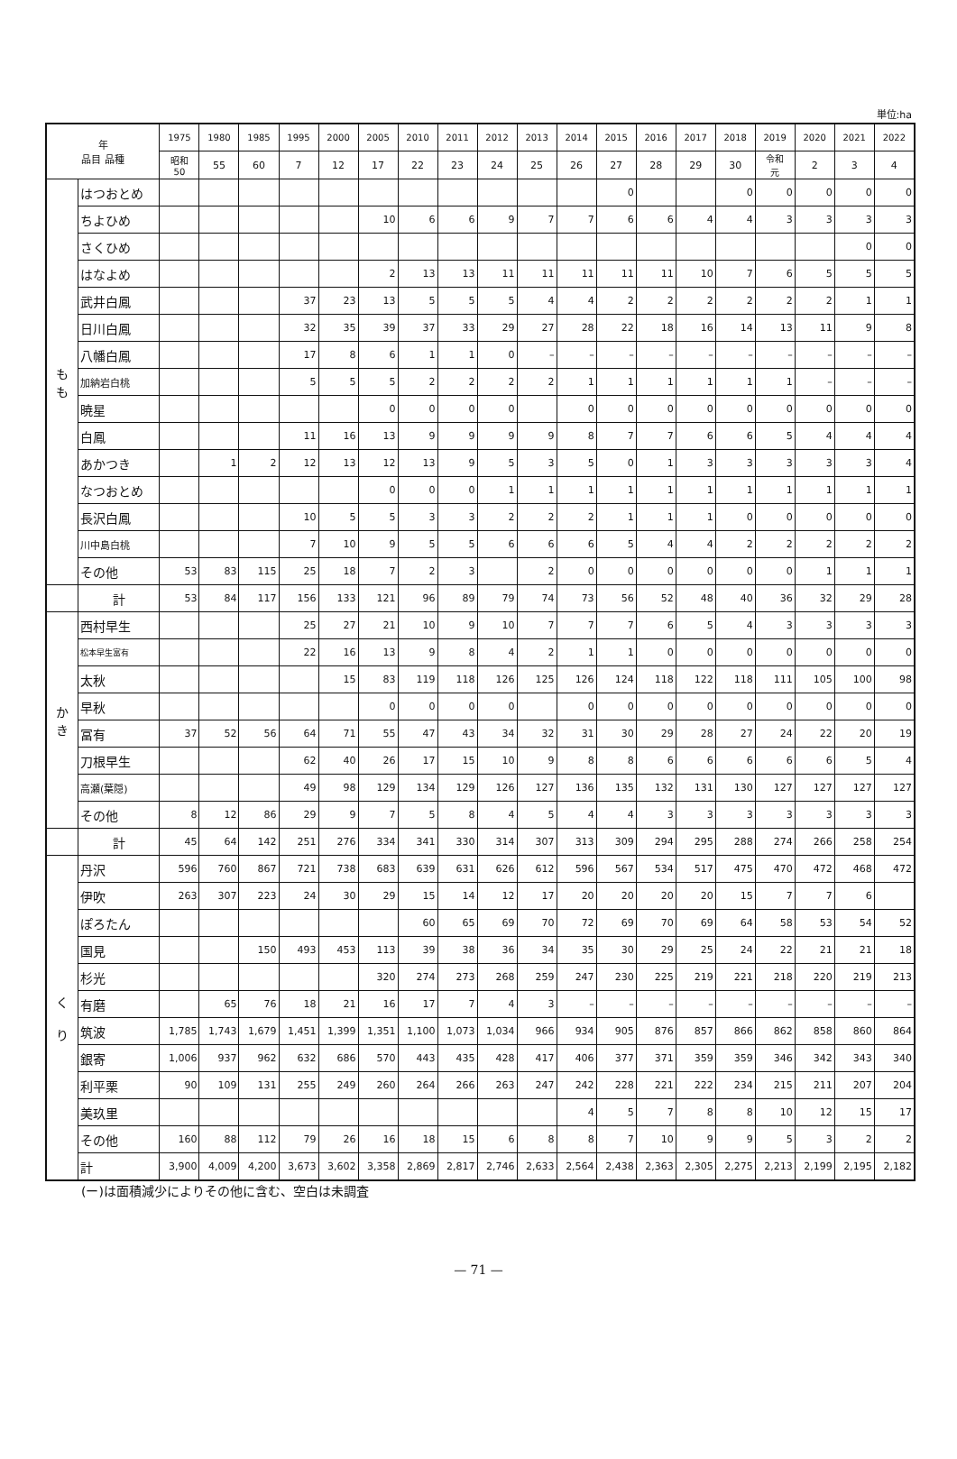単位:ha
| 年 品目 品種 | | 1975 | 1980 | 1985 | 1995 | 2000 | 2005 | 2010 | 2011 | 2012 | 2013 | 2014 | 2015 | 2016 | 2017 | 2018 | 2019 | 2020 | 2021 | 2022 |
| --- | --- | --- | --- | --- | --- | --- | --- | --- | --- | --- | --- | --- | --- | --- | --- | --- | --- | --- | --- | --- |
| | | 昭和 50 | 55 | 60 | 7 | 12 | 17 | 22 | 23 | 24 | 25 | 26 | 27 | 28 | 29 | 30 | 令和 元 | 2 | 3 | 4 |
| も も | はつおとめ | | | | | | | | | | | | 0 | | | 0 | 0 | 0 | 0 | 0 |
| | ちよひめ | | | | | | 10 | 6 | 6 | 9 | 7 | 7 | 6 | 6 | 4 | 4 | 3 | 3 | 3 | 3 |
| | さくひめ | | | | | | | | | | | | | | | | | | 0 | 0 |
| | はなよめ | | | | | | 2 | 13 | 13 | 11 | 11 | 11 | 11 | 11 | 10 | 7 | 6 | 5 | 5 | 5 |
| | 武井白鳳 | | | | 37 | 23 | 13 | 5 | 5 | 5 | 4 | 4 | 2 | 2 | 2 | 2 | 2 | 2 | 1 | 1 |
| | 日川白鳳 | | | | 32 | 35 | 39 | 37 | 33 | 29 | 27 | 28 | 22 | 18 | 16 | 14 | 13 | 11 | 9 | 8 |
| | 八幡白鳳 | | | | 17 | 8 | 6 | 1 | 1 | 0 | – | – | – | – | – | – | – | – | – | – |
| | 加納岩白桃 | | | | 5 | 5 | 5 | 2 | 2 | 2 | 2 | 1 | 1 | 1 | 1 | 1 | 1 | – | – | – |
| | 暁星 | | | | | | 0 | 0 | 0 | 0 | | 0 | 0 | 0 | 0 | 0 | 0 | 0 | 0 | 0 |
| | 白鳳 | | | | 11 | 16 | 13 | 9 | 9 | 9 | 9 | 8 | 7 | 7 | 6 | 6 | 5 | 4 | 4 | 4 |
| | あかつき | | 1 | 2 | 12 | 13 | 12 | 13 | 9 | 5 | 3 | 5 | 0 | 1 | 3 | 3 | 3 | 3 | 3 | 4 |
| | なつおとめ | | | | | | 0 | 0 | 0 | 1 | 1 | 1 | 1 | 1 | 1 | 1 | 1 | 1 | 1 | 1 |
| | 長沢白鳳 | | | | 10 | 5 | 5 | 3 | 3 | 2 | 2 | 2 | 1 | 1 | 1 | 0 | 0 | 0 | 0 | 0 |
| | 川中島白桃 | | | | 7 | 10 | 9 | 5 | 5 | 6 | 6 | 6 | 5 | 4 | 4 | 2 | 2 | 2 | 2 | 2 |
| | その他 | 53 | 83 | 115 | 25 | 18 | 7 | 2 | 3 | | 2 | 0 | 0 | 0 | 0 | 0 | 0 | 1 | 1 | 1 |
| | 計 | 53 | 84 | 117 | 156 | 133 | 121 | 96 | 89 | 79 | 74 | 73 | 56 | 52 | 48 | 40 | 36 | 32 | 29 | 28 |
| か き | 西村早生 | | | | 25 | 27 | 21 | 10 | 9 | 10 | 7 | 7 | 7 | 6 | 5 | 4 | 3 | 3 | 3 | 3 |
| | 松本早生富有 | | | | 22 | 16 | 13 | 9 | 8 | 4 | 2 | 1 | 1 | 0 | 0 | 0 | 0 | 0 | 0 | 0 |
| | 太秋 | | | | | 15 | 83 | 119 | 118 | 126 | 125 | 126 | 124 | 118 | 122 | 118 | 111 | 105 | 100 | 98 |
| | 早秋 | | | | | | 0 | 0 | 0 | 0 | | 0 | 0 | 0 | 0 | 0 | 0 | 0 | 0 | 0 |
| | 冨有 | 37 | 52 | 56 | 64 | 71 | 55 | 47 | 43 | 34 | 32 | 31 | 30 | 29 | 28 | 27 | 24 | 22 | 20 | 19 |
| | 刀根早生 | | | | 62 | 40 | 26 | 17 | 15 | 10 | 9 | 8 | 8 | 6 | 6 | 6 | 6 | 6 | 5 | 4 |
| | 高瀬(葉隠) | | | | 49 | 98 | 129 | 134 | 129 | 126 | 127 | 136 | 135 | 132 | 131 | 130 | 127 | 127 | 127 | 127 |
| | その他 | 8 | 12 | 86 | 29 | 9 | 7 | 5 | 8 | 4 | 5 | 4 | 4 | 3 | 3 | 3 | 3 | 3 | 3 | 3 |
| | 計 | 45 | 64 | 142 | 251 | 276 | 334 | 341 | 330 | 314 | 307 | 313 | 309 | 294 | 295 | 288 | 274 | 266 | 258 | 254 |
| く り | 丹沢 | 596 | 760 | 867 | 721 | 738 | 683 | 639 | 631 | 626 | 612 | 596 | 567 | 534 | 517 | 475 | 470 | 472 | 468 | 472 |
| | 伊吹 | 263 | 307 | 223 | 24 | 30 | 29 | 15 | 14 | 12 | 17 | 20 | 20 | 20 | 20 | 15 | 7 | 7 | 6 | |
| | ぽろたん | | | | | | | 60 | 65 | 69 | 70 | 72 | 69 | 70 | 69 | 64 | 58 | 53 | 54 | 52 |
| | 国見 | | | 150 | 493 | 453 | 113 | 39 | 38 | 36 | 34 | 35 | 30 | 29 | 25 | 24 | 22 | 21 | 21 | 18 |
| | 杉光 | | | | | | 320 | 274 | 273 | 268 | 259 | 247 | 230 | 225 | 219 | 221 | 218 | 220 | 219 | 213 |
| | 有磨 | | 65 | 76 | 18 | 21 | 16 | 17 | 7 | 4 | 3 | – | – | – | – | – | – | – | – | – |
| | 筑波 | 1,785 | 1,743 | 1,679 | 1,451 | 1,399 | 1,351 | 1,100 | 1,073 | 1,034 | 966 | 934 | 905 | 876 | 857 | 866 | 862 | 858 | 860 | 864 |
| | 銀寄 | 1,006 | 937 | 962 | 632 | 686 | 570 | 443 | 435 | 428 | 417 | 406 | 377 | 371 | 359 | 359 | 346 | 342 | 343 | 340 |
| | 利平栗 | 90 | 109 | 131 | 255 | 249 | 260 | 264 | 266 | 263 | 247 | 242 | 228 | 221 | 222 | 234 | 215 | 211 | 207 | 204 |
| | 美玖里 | | | | | | | | | | | 4 | 5 | 7 | 8 | 8 | 10 | 12 | 15 | 17 |
| | その他 | 160 | 88 | 112 | 79 | 26 | 16 | 18 | 15 | 6 | 8 | 8 | 7 | 10 | 9 | 9 | 5 | 3 | 2 | 2 |
| | 計 | 3,900 | 4,009 | 4,200 | 3,673 | 3,602 | 3,358 | 2,869 | 2,817 | 2,746 | 2,633 | 2,564 | 2,438 | 2,363 | 2,305 | 2,275 | 2,213 | 2,199 | 2,195 | 2,182 |
(ー)は面積減少によりその他に含む、空白は未調査
— 71 —